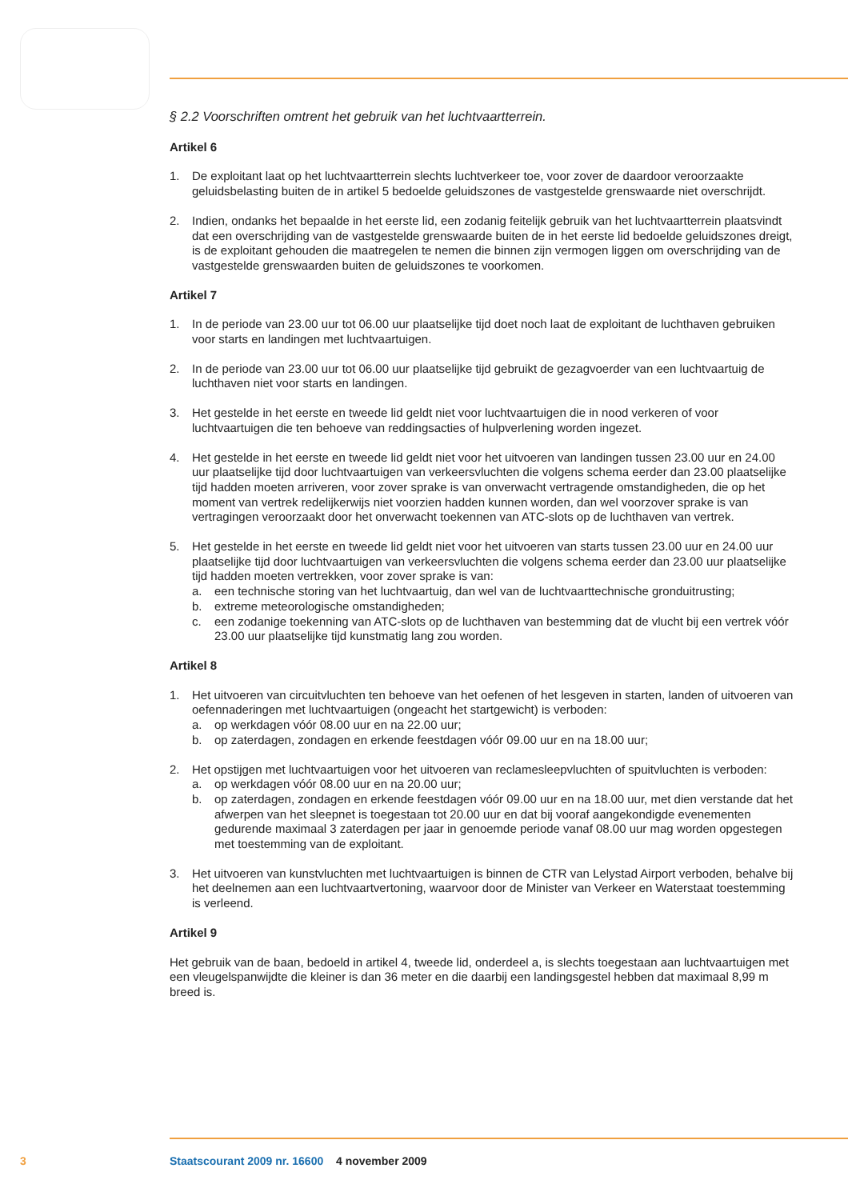§ 2.2 Voorschriften omtrent het gebruik van het luchtvaartterrein.
Artikel 6
1. De exploitant laat op het luchtvaartterrein slechts luchtverkeer toe, voor zover de daardoor veroorzaakte geluidsbelasting buiten de in artikel 5 bedoelde geluidszones de vastgestelde grenswaarde niet overschrijdt.
2. Indien, ondanks het bepaalde in het eerste lid, een zodanig feitelijk gebruik van het luchtvaartter­rein plaatsvindt dat een overschrijding van de vastgestelde grenswaarde buiten de in het eerste lid bedoelde geluidszones dreigt, is de exploitant gehouden die maatregelen te nemen die binnen zijn vermogen liggen om overschrijding van de vastgestelde grenswaarden buiten de geluidszones te voorkomen.
Artikel 7
1. In de periode van 23.00 uur tot 06.00 uur plaatselijke tijd doet noch laat de exploitant de luchtha­ven gebruiken voor starts en landingen met luchtvaartuigen.
2. In de periode van 23.00 uur tot 06.00 uur plaatselijke tijd gebruikt de gezagvoerder van een luchtvaartuig de luchthaven niet voor starts en landingen.
3. Het gestelde in het eerste en tweede lid geldt niet voor luchtvaartuigen die in nood verkeren of voor luchtvaartuigen die ten behoeve van reddingsacties of hulpverlening worden ingezet.
4. Het gestelde in het eerste en tweede lid geldt niet voor het uitvoeren van landingen tussen 23.00 uur en 24.00 uur plaatselijke tijd door luchtvaartuigen van verkeersvluchten die volgens schema eerder dan 23.00 plaatselijke tijd hadden moeten arriveren, voor zover sprake is van onverwacht vertragende omstandigheden, die op het moment van vertrek redelijkerwijs niet voorzien hadden kunnen worden, dan wel voorzover sprake is van vertragingen veroorzaakt door het onverwacht toekennen van ATC-slots op de luchthaven van vertrek.
5. Het gestelde in het eerste en tweede lid geldt niet voor het uitvoeren van starts tussen 23.00 uur en 24.00 uur plaatselijke tijd door luchtvaartuigen van verkeersvluchten die volgens schema eerder dan 23.00 uur plaatselijke tijd hadden moeten vertrekken, voor zover sprake is van:
a. een technische storing van het luchtvaartuig, dan wel van de luchtvaarttechnische gronduitrusting;
b. extreme meteorologische omstandigheden;
c. een zodanige toekenning van ATC-slots op de luchthaven van bestemming dat de vlucht bij een vertrek vóór 23.00 uur plaatselijke tijd kunstmatig lang zou worden.
Artikel 8
1. Het uitvoeren van circuitvluchten ten behoeve van het oefenen of het lesgeven in starten, landen of uitvoeren van oefennaderingen met luchtvaartuigen (ongeacht het startgewicht) is verboden:
a. op werkdagen vóór 08.00 uur en na 22.00 uur;
b. op zaterdagen, zondagen en erkende feestdagen vóór 09.00 uur en na 18.00 uur;
2. Het opstijgen met luchtvaartuigen voor het uitvoeren van reclamesleepvluchten of spuitvluchten is verboden:
a. op werkdagen vóór 08.00 uur en na 20.00 uur;
b. op zaterdagen, zondagen en erkende feestdagen vóór 09.00 uur en na 18.00 uur, met dien verstande dat het afwerpen van het sleepnet is toegestaan tot 20.00 uur en dat bij vooraf aangekondigde evenementen gedurende maximaal 3 zaterdagen per jaar in genoemde periode vanaf 08.00 uur mag worden opgestegen met toestemming van de exploitant.
3. Het uitvoeren van kunstvluchten met luchtvaartuigen is binnen de CTR van Lelystad Airport verboden, behalve bij het deelnemen aan een luchtvaartvertoning, waarvoor door de Minister van Verkeer en Waterstaat toestemming is verleend.
Artikel 9
Het gebruik van de baan, bedoeld in artikel 4, tweede lid, onderdeel a, is slechts toegestaan aan luchtvaartuigen met een vleugelspanwijdte die kleiner is dan 36 meter en die daarbij een landingsge­stel hebben dat maximaal 8,99 m breed is.
3 Staatscourant 2009 nr. 16600 4 november 2009